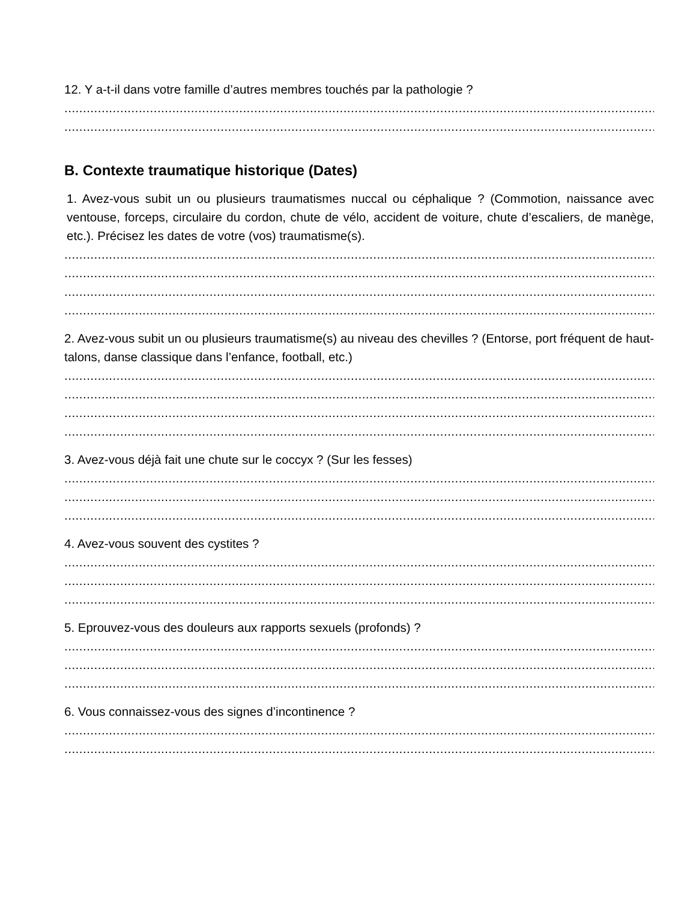12. Y a-t-il dans votre famille d’autres membres touchés par la pathologie ?
......................................................................................................................................................................................................................
......................................................................................................................................................................................................................
B. Contexte traumatique historique (Dates)
1. Avez-vous subit un ou plusieurs traumatismes nuccal ou céphalique ? (Commotion, naissance avec ventouse, forceps, circulaire du cordon, chute de vélo, accident de voiture, chute d’escaliers, de manège, etc.). Précisez les dates de votre (vos) traumatisme(s).
......................................................................................................................................................................................................................
......................................................................................................................................................................................................................
......................................................................................................................................................................................................................
......................................................................................................................................................................................................................
2. Avez-vous subit un ou plusieurs traumatisme(s) au niveau des chevilles ? (Entorse, port fréquent de haut-talons, danse classique dans l’enfance, football, etc.)
......................................................................................................................................................................................................................
......................................................................................................................................................................................................................
......................................................................................................................................................................................................................
......................................................................................................................................................................................................................
3. Avez-vous déjà fait une chute sur le coccyx ? (Sur les fesses)
......................................................................................................................................................................................................................
......................................................................................................................................................................................................................
......................................................................................................................................................................................................................
4. Avez-vous souvent des cystites ?
......................................................................................................................................................................................................................
......................................................................................................................................................................................................................
......................................................................................................................................................................................................................
5. Eprouvez-vous des douleurs aux rapports sexuels (profonds) ?
......................................................................................................................................................................................................................
......................................................................................................................................................................................................................
......................................................................................................................................................................................................................
6. Vous connaissez-vous des signes d’incontinence ?
......................................................................................................................................................................................................................
......................................................................................................................................................................................................................